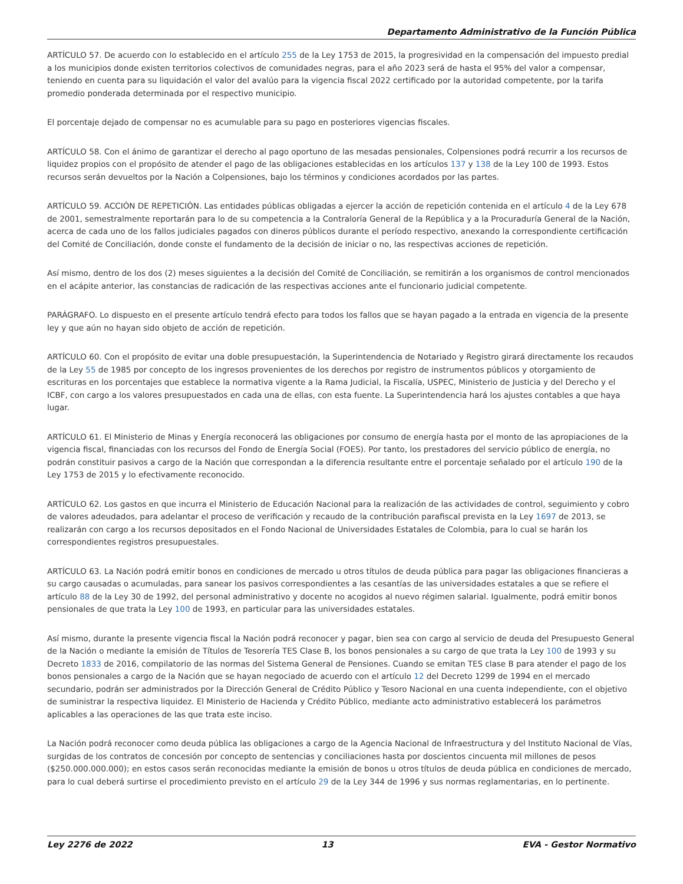Departamento Administrativo de la Función Pública
ARTÍCULO 57. De acuerdo con lo establecido en el artículo 255 de la Ley 1753 de 2015, la progresividad en la compensación del impuesto predial a los municipios donde existen territorios colectivos de comunidades negras, para el año 2023 será de hasta el 95% del valor a compensar, teniendo en cuenta para su liquidación el valor del avalúo para la vigencia fiscal 2022 certificado por la autoridad competente, por la tarifa promedio ponderada determinada por el respectivo municipio.
El porcentaje dejado de compensar no es acumulable para su pago en posteriores vigencias fiscales.
ARTÍCULO 58. Con el ánimo de garantizar el derecho al pago oportuno de las mesadas pensionales, Colpensiones podrá recurrir a los recursos de liquidez propios con el propósito de atender el pago de las obligaciones establecidas en los artículos 137 y 138 de la Ley 100 de 1993. Estos recursos serán devueltos por la Nación a Colpensiones, bajo los términos y condiciones acordados por las partes.
ARTÍCULO 59. ACCIÓN DE REPETICIÓN. Las entidades públicas obligadas a ejercer la acción de repetición contenida en el artículo 4 de la Ley 678 de 2001, semestralmente reportarán para lo de su competencia a la Contraloría General de la República y a la Procuraduría General de la Nación, acerca de cada uno de los fallos judiciales pagados con dineros públicos durante el período respectivo, anexando la correspondiente certificación del Comité de Conciliación, donde conste el fundamento de la decisión de iniciar o no, las respectivas acciones de repetición.
Así mismo, dentro de los dos (2) meses siguientes a la decisión del Comité de Conciliación, se remitirán a los organismos de control mencionados en el acápite anterior, las constancias de radicación de las respectivas acciones ante el funcionario judicial competente.
PARÁGRAFO. Lo dispuesto en el presente artículo tendrá efecto para todos los fallos que se hayan pagado a la entrada en vigencia de la presente ley y que aún no hayan sido objeto de acción de repetición.
ARTÍCULO 60. Con el propósito de evitar una doble presupuestación, la Superintendencia de Notariado y Registro girará directamente los recaudos de la Ley 55 de 1985 por concepto de los ingresos provenientes de los derechos por registro de instrumentos públicos y otorgamiento de escrituras en los porcentajes que establece la normativa vigente a la Rama Judicial, la Fiscalía, USPEC, Ministerio de Justicia y del Derecho y el ICBF, con cargo a los valores presupuestados en cada una de ellas, con esta fuente. La Superintendencia hará los ajustes contables a que haya lugar.
ARTÍCULO 61. El Ministerio de Minas y Energía reconocerá las obligaciones por consumo de energía hasta por el monto de las apropiaciones de la vigencia fiscal, financiadas con los recursos del Fondo de Energía Social (FOES). Por tanto, los prestadores del servicio público de energía, no podrán constituir pasivos a cargo de la Nación que correspondan a la diferencia resultante entre el porcentaje señalado por el artículo 190 de la Ley 1753 de 2015 y lo efectivamente reconocido.
ARTÍCULO 62. Los gastos en que incurra el Ministerio de Educación Nacional para la realización de las actividades de control, seguimiento y cobro de valores adeudados, para adelantar el proceso de verificación y recaudo de la contribución parafiscal prevista en la Ley 1697 de 2013, se realizarán con cargo a los recursos depositados en el Fondo Nacional de Universidades Estatales de Colombia, para lo cual se harán los correspondientes registros presupuestales.
ARTÍCULO 63. La Nación podrá emitir bonos en condiciones de mercado u otros títulos de deuda pública para pagar las obligaciones financieras a su cargo causadas o acumuladas, para sanear los pasivos correspondientes a las cesantías de las universidades estatales a que se refiere el artículo 88 de la Ley 30 de 1992, del personal administrativo y docente no acogidos al nuevo régimen salarial. Igualmente, podrá emitir bonos pensionales de que trata la Ley 100 de 1993, en particular para las universidades estatales.
Así mismo, durante la presente vigencia fiscal la Nación podrá reconocer y pagar, bien sea con cargo al servicio de deuda del Presupuesto General de la Nación o mediante la emisión de Títulos de Tesorería TES Clase B, los bonos pensionales a su cargo de que trata la Ley 100 de 1993 y su Decreto 1833 de 2016, compilatorio de las normas del Sistema General de Pensiones. Cuando se emitan TES clase B para atender el pago de los bonos pensionales a cargo de la Nación que se hayan negociado de acuerdo con el artículo 12 del Decreto 1299 de 1994 en el mercado secundario, podrán ser administrados por la Dirección General de Crédito Público y Tesoro Nacional en una cuenta independiente, con el objetivo de suministrar la respectiva liquidez. El Ministerio de Hacienda y Crédito Público, mediante acto administrativo establecerá los parámetros aplicables a las operaciones de las que trata este inciso.
La Nación podrá reconocer como deuda pública las obligaciones a cargo de la Agencia Nacional de Infraestructura y del Instituto Nacional de Vías, surgidas de los contratos de concesión por concepto de sentencias y conciliaciones hasta por doscientos cincuenta mil millones de pesos ($250.000.000.000); en estos casos serán reconocidas mediante la emisión de bonos u otros títulos de deuda pública en condiciones de mercado, para lo cual deberá surtirse el procedimiento previsto en el artículo 29 de la Ley 344 de 1996 y sus normas reglamentarias, en lo pertinente.
Ley 2276 de 2022 13 EVA - Gestor Normativo